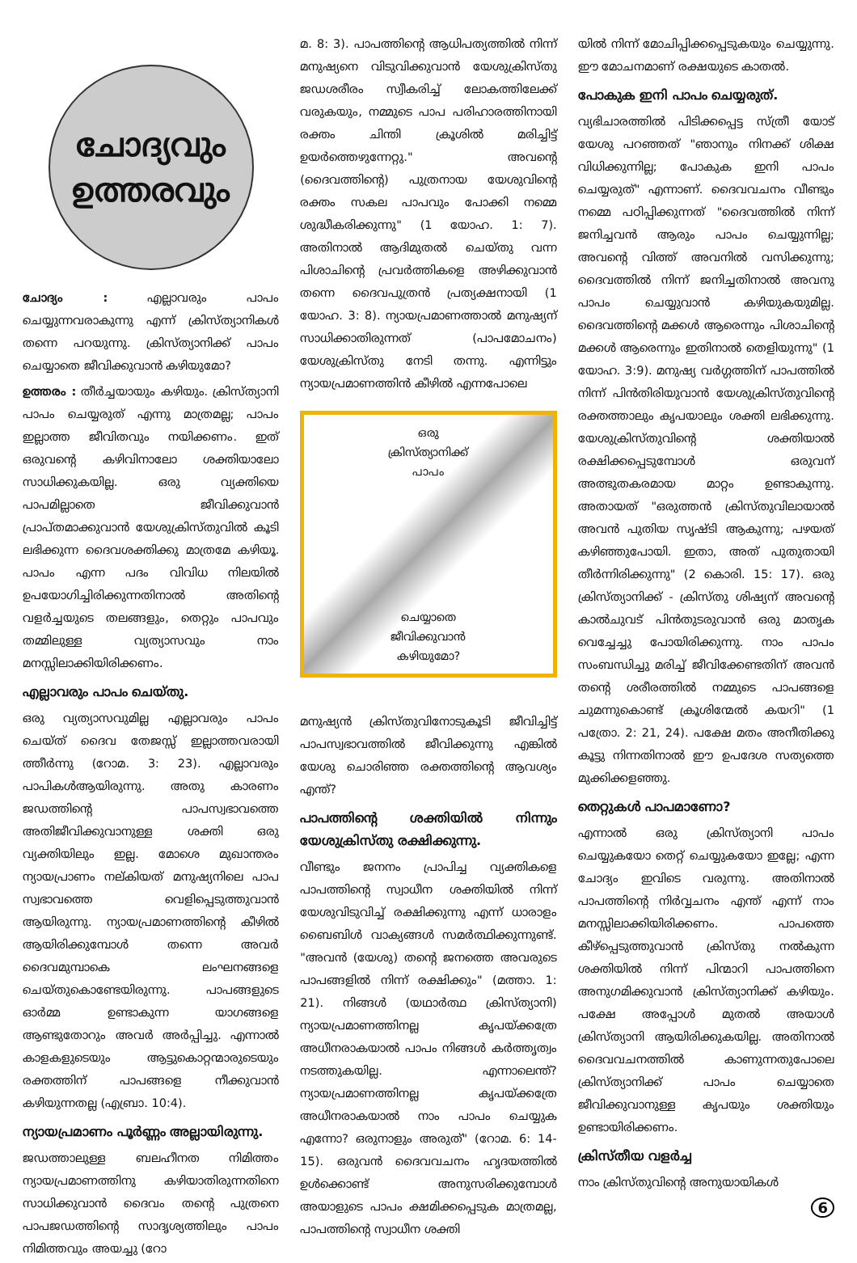ചോദ്യവും
ഉത്തരവും
ചോദ്യം : എല്ലാവരും പാപം ചെയ്യുന്നവരാകുന്നു എന്ന് ക്രിസ്ത്യാനികൾ തന്നെ പറയുന്നു. ക്രിസ്ത്യാനിക്ക് പാപം ചെയ്യാതെ ജീവിക്കുവാൻ കഴിയുമോ?
ഉത്തരം : തീർച്ചയായും കഴിയും. ക്രിസ്ത്യാനി പാപം ചെയ്യരുത് എന്നു മാത്രമല്ല; പാപം ഇല്ലാത്ത ജീവിതവും നയിക്കണം. ഇത് ഒരുവന്റെ കഴിവിനാലോ ശക്തിയാലോ സാധിക്കുകയില്ല. ഒരു വ്യക്തിയെ പാപമില്ലാതെ ജീവിക്കുവാൻ പ്രാപ്തമാക്കുവാൻ യേശുക്രിസ്തുവിൽ കൂടി ലഭിക്കുന്ന ദൈവശക്തിക്കു മാത്രമേ കഴിയൂ. പാപം എന്ന പദം വിവിധ നിലയിൽ ഉപയോഗിച്ചിരിക്കുന്നതിനാൽ അതിന്റെ വളർച്ചയുടെ തലങ്ങളും, തെറ്റും പാപവും തമ്മിലുള്ള വ്യത്യാസവും നാം മനസ്സിലാക്കിയിരിക്കണം.
എല്ലാവരും പാപം ചെയ്തു.
ഒരു വ്യത്യാസവുമില്ല എല്ലാവരും പാപം ചെയ്ത് ദൈവ തേജസ്സ് ഇല്ലാത്തവരായി ത്തീർന്നു (റോമ. 3: 23). എല്ലാവരും പാപികൾആയിരുന്നു. അതു കാരണം ജഡത്തിന്റെ പാപസ്വഭാവത്തെ അതിജീവിക്കുവാനുള്ള ശക്തി ഒരു വ്യക്തിയിലും ഇല്ല. മോശെ മുഖാന്തരം ന്യായപ്രാണം നല്കിയത് മനുഷ്യനിലെ പാപ സ്വഭാവത്തെ വെളിപ്പെടുത്തുവാൻ ആയിരുന്നു. ന്യായപ്രമാണത്തിന്റെ കീഴിൽ ആയിരിക്കുമ്പോൾ തന്നെ അവർ ദൈവമുമ്പാകെ ലംഘനങ്ങളെ ചെയ്തുകൊണ്ടേയിരുന്നു. പാപങ്ങളുടെ ഓർമ്മ ഉണ്ടാകുന്ന യാഗങ്ങളെ ആണ്ടുതോറും അവർ അർപ്പിച്ചു. എന്നാൽ കാളകളുടെയും ആട്ടുകൊറ്റന്മാരുടെയും രക്തത്തിന് പാപങ്ങളെ നീക്കുവാൻ കഴിയുന്നതല്ല (എബ്രാ. 10:4).
ന്യായപ്രമാണം പൂർണ്ണം അല്ലായിരുന്നു.
ജഡത്താലുള്ള ബലഹീനത നിമിത്തം ന്യായപ്രമാണത്തിനു കഴിയാതിരുന്നതിനെ സാധിക്കുവാൻ ദൈവം തന്റെ പുത്രനെ പാപജഡത്തിന്റെ സാദൃശ്യത്തിലും പാപം നിമിത്തവും അയച്ചു (റോ
മ. 8: 3). പാപത്തിന്റെ ആധിപത്യത്തിൽ നിന്ന് മനുഷ്യനെ വിടുവിക്കുവാൻ യേശുക്രിസ്തു ജഡശരീരം സ്വീകരിച്ച് ലോകത്തിലേക്ക് വരുകയും, നമ്മുടെ പാപ പരിഹാരത്തിനായി രക്തം ചിന്തി ക്രൂശിൽ മരിച്ചിട്ട് ഉയർത്തെഴുന്നേറ്റു." അവന്റെ (ദൈവത്തിന്റെ) പുത്രനായ യേശുവിന്റെ രക്തം സകല പാപവും പോക്കി നമ്മെ ശുദ്ധീകരിക്കുന്നു" (1 യോഹ. 1: 7). അതിനാൽ ആദിമുതൽ ചെയ്തു വന്ന പിശാചിന്റെ പ്രവർത്തികളെ അഴിക്കുവാൻ തന്നെ ദൈവപുത്രൻ പ്രത്യക്ഷനായി (1 യോഹ. 3: 8). ന്യായപ്രമാണത്താൽ മനുഷ്യന് സാധിക്കാതിരുന്നത് (പാപമോചനം) യേശുക്രിസ്തു നേടി തന്നു. എന്നിട്ടും ന്യായപ്രമാണത്തിൻ കീഴിൽ എന്നപോലെ
ഒരു
ക്രിസ്ത്യാനിക്ക്
പാപം
ചെയ്യാതെ
ജീവിക്കുവാൻ
കഴിയുമോ?
മനുഷ്യൻ ക്രിസ്തുവിനോടുകൂടി ജീവിച്ചിട്ട് പാപസ്വഭാവത്തിൽ ജീവിക്കുന്നു എങ്കിൽ യേശു ചൊരിഞ്ഞ രക്തത്തിന്റെ ആവശ്യം എന്ത്?
പാപത്തിന്റെ ശക്തിയിൽ നിന്നും യേശുക്രിസ്തു രക്ഷിക്കുന്നു.
വീണ്ടും ജനനം പ്രാപിച്ച വ്യക്തികളെ പാപത്തിന്റെ സ്വാധീന ശക്തിയിൽ നിന്ന് യേശുവിടുവിച്ച് രക്ഷിക്കുന്നു എന്ന് ധാരാളം ബൈബിൾ വാക്യങ്ങൾ സമർത്ഥിക്കുന്നുണ്ട്. "അവൻ (യേശു) തന്റെ ജനത്തെ അവരുടെ പാപങ്ങളിൽ നിന്ന് രക്ഷിക്കും" (മത്താ. 1: 21). നിങ്ങൾ (യഥാർത്ഥ ക്രിസ്ത്യാനി) ന്യായപ്രമാണത്തിനല്ല കൃപയ്ക്കത്രേ അധീനരാകയാൽ പാപം നിങ്ങൾ കർത്തൃത്വം നടത്തുകയില്ല. എന്നാലെന്ത്? ന്യായപ്രമാണത്തിനല്ല കൃപയ്ക്കത്രേ അധീനരാകയാൽ നാം പാപം ചെയ്യുക എന്നോ? ഒരുനാളും അരുത്" (റോമ. 6: 14-15). ഒരുവൻ ദൈവവചനം ഹൃദയത്തിൽ ഉൾക്കൊണ്ട് അനുസരിക്കുമ്പോൾ അയാളുടെ പാപം ക്ഷമിക്കപ്പെടുക മാത്രമല്ല, പാപത്തിന്റെ സ്വാധീന ശക്തി
യിൽ നിന്ന് മോചിപ്പിക്കപ്പെടുകയും ചെയ്യുന്നു. ഈ മോചനമാണ് രക്ഷയുടെ കാതൽ.
പോകുക ഇനി പാപം ചെയ്യരുത്.
വ്യഭിചാരത്തിൽ പിടിക്കപ്പെട്ട സ്ത്രീ യോട് യേശു പറഞ്ഞത് "ഞാനും നിനക്ക് ശിക്ഷ വിധിക്കുന്നില്ല; പോകുക ഇനി പാപം ചെയ്യരുത്" എന്നാണ്. ദൈവവചനം വീണ്ടും നമ്മെ പഠിപ്പിക്കുന്നത് "ദൈവത്തിൽ നിന്ന് ജനിച്ചവൻ ആരും പാപം ചെയ്യുന്നില്ല; അവന്റെ വിത്ത് അവനിൽ വസിക്കുന്നു; ദൈവത്തിൽ നിന്ന് ജനിച്ചതിനാൽ അവനു പാപം ചെയ്യുവാൻ കഴിയുകയുമില്ല. ദൈവത്തിന്റെ മക്കൾ ആരെന്നും പിശാചിന്റെ മക്കൾ ആരെന്നും ഇതിനാൽ തെളിയുന്നു" (1 യോഹ. 3:9). മനുഷ്യ വർഗ്ഗത്തിന് പാപത്തിൽ നിന്ന് പിൻതിരിയുവാൻ യേശുക്രിസ്തുവിന്റെ രക്തത്താലും കൃപയാലും ശക്തി ലഭിക്കുന്നു. യേശുക്രിസ്തുവിന്റെ ശക്തിയാൽ രക്ഷിക്കപ്പെടുമ്പോൾ ഒരുവന് അത്ഭുതകരമായ മാറ്റം ഉണ്ടാകുന്നു. അതായത് "ഒരുത്തൻ ക്രിസ്തുവിലായാൽ അവൻ പുതിയ സൃഷ്ടി ആകുന്നു; പഴയത് കഴിഞ്ഞുപോയി. ഇതാ, അത് പുതുതായി തീർന്നിരിക്കുന്നു" (2 കൊരി. 15: 17). ഒരു ക്രിസ്ത്യാനിക്ക് - ക്രിസ്തു ശിഷ്യന് അവന്റെ കാൽചുവട് പിൻതുടരുവാൻ ഒരു മാതൃക വെച്ചേച്ചു പോയിരിക്കുന്നു. നാം പാപം സംബന്ധിച്ചു മരിച്ച് ജീവിക്കേണ്ടതിന് അവൻ തന്റെ ശരീരത്തിൽ നമ്മുടെ പാപങ്ങളെ ചുമന്നുകൊണ്ട് ക്രൂശിന്മേൽ കയറി" (1 പത്രോ. 2: 21, 24). പക്ഷേ മതം അനീതിക്കു കൂട്ടു നിന്നതിനാൽ ഈ ഉപദേശ സത്യത്തെ മുക്കിക്കളഞ്ഞു.
തെറ്റുകൾ പാപമാണോ?
എന്നാൽ ഒരു ക്രിസ്ത്യാനി പാപം ചെയ്യുകയോ തെറ്റ് ചെയ്യുകയോ ഇല്ലേ; എന്ന ചോദ്യം ഇവിടെ വരുന്നു. അതിനാൽ പാപത്തിന്റെ നിർവ്വചനം എന്ത് എന്ന് നാം മനസ്സിലാക്കിയിരിക്കണം. പാപത്തെ കീഴ്പ്പെടുത്തുവാൻ ക്രിസ്തു നൽകുന്ന ശക്തിയിൽ നിന്ന് പിന്മാറി പാപത്തിനെ അനുഗമിക്കുവാൻ ക്രിസ്ത്യാനിക്ക് കഴിയും. പക്ഷേ അപ്പോൾ മുതൽ അയാൾ ക്രിസ്ത്യാനി ആയിരിക്കുകയില്ല. അതിനാൽ ദൈവവചനത്തിൽ കാണുന്നതുപോലെ ക്രിസ്ത്യാനിക്ക് പാപം ചെയ്യാതെ ജീവിക്കുവാനുള്ള കൃപയും ശക്തിയും ഉണ്ടായിരിക്കണം.
ക്രിസ്തീയ വളർച്ച
നാം ക്രിസ്തുവിന്റെ അനുയായികൾ
6